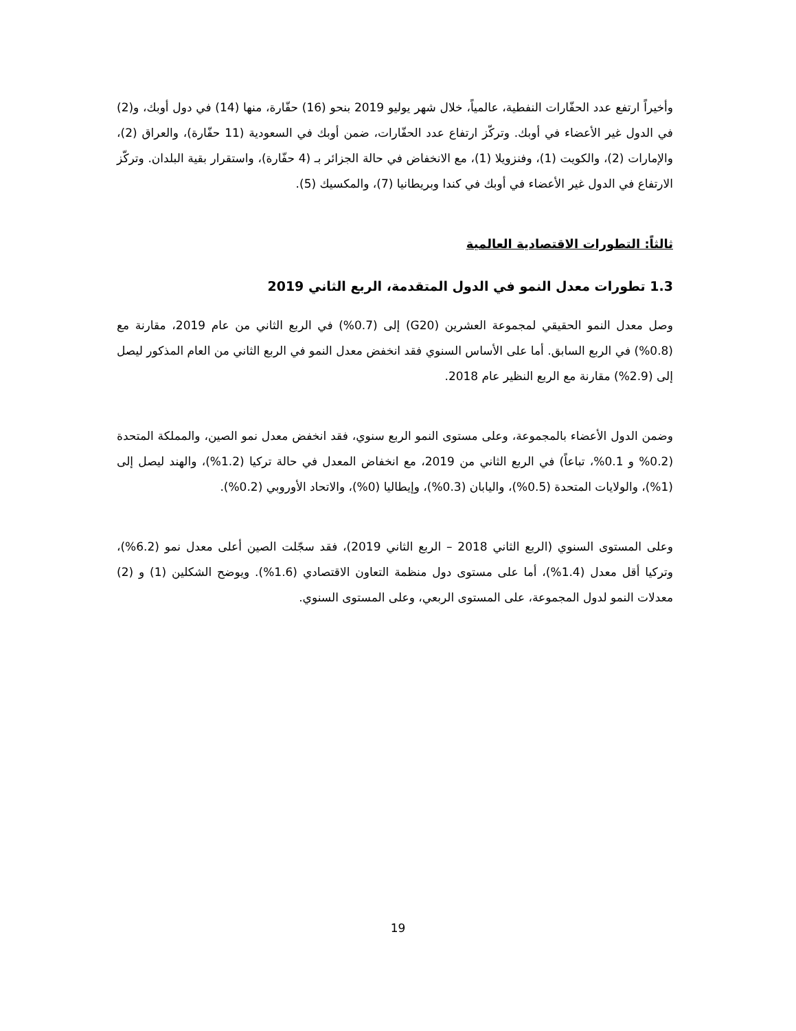وأخيراً ارتفع عدد الحفّارات النفطية، عالمياً، خلال شهر يوليو 2019 بنحو (16) حفّارة، منها (14) في دول أوبك، و(2) في الدول غير الأعضاء في أوبك. وتركّز ارتفاع عدد الحفّارات، ضمن أوبك في السعودية (11 حفّارة)، والعراق (2)، والإمارات (2)، والكويت (1)، وفنزويلا (1)، مع الانخفاض في حالة الجزائر بـ (4 حفّارة)، واستقرار بقية البلدان. وتركّز الارتفاع في الدول غير الأعضاء في أوبك في كندا وبريطانيا (7)، والمكسيك (5).
ثالثاً: التطورات الاقتصادية العالمية
1.3 تطورات معدل النمو في الدول المتقدمة، الربع الثاني 2019
وصل معدل النمو الحقيقي لمجموعة العشرين (G20) إلى (0.7%) في الربع الثاني من عام 2019، مقارنة مع (0.8%) في الربع السابق. أما على الأساس السنوي فقد انخفض معدل النمو في الربع الثاني من العام المذكور ليصل إلى (2.9%) مقارنة مع الربع النظير عام 2018.
وضمن الدول الأعضاء بالمجموعة، وعلى مستوى النمو الربع سنوي، فقد انخفض معدل نمو الصين، والمملكة المتحدة (0.2% و 0.1%، تباعاً) في الربع الثاني من 2019، مع انخفاض المعدل في حالة تركيا (1.2%)، والهند ليصل إلى (1%)، والولايات المتحدة (0.5%)، واليابان (0.3%)، وإيطاليا (0%)، والاتحاد الأوروبي (0.2%).
وعلى المستوى السنوي (الربع الثاني 2018 – الربع الثاني 2019)، فقد سجّلت الصين أعلى معدل نمو (6.2%)، وتركيا أقل معدل (1.4%)، أما على مستوى دول منظمة التعاون الاقتصادي (1.6%). ويوضح الشكلين (1) و (2) معدلات النمو لدول المجموعة، على المستوى الربعي، وعلى المستوى السنوي.
19